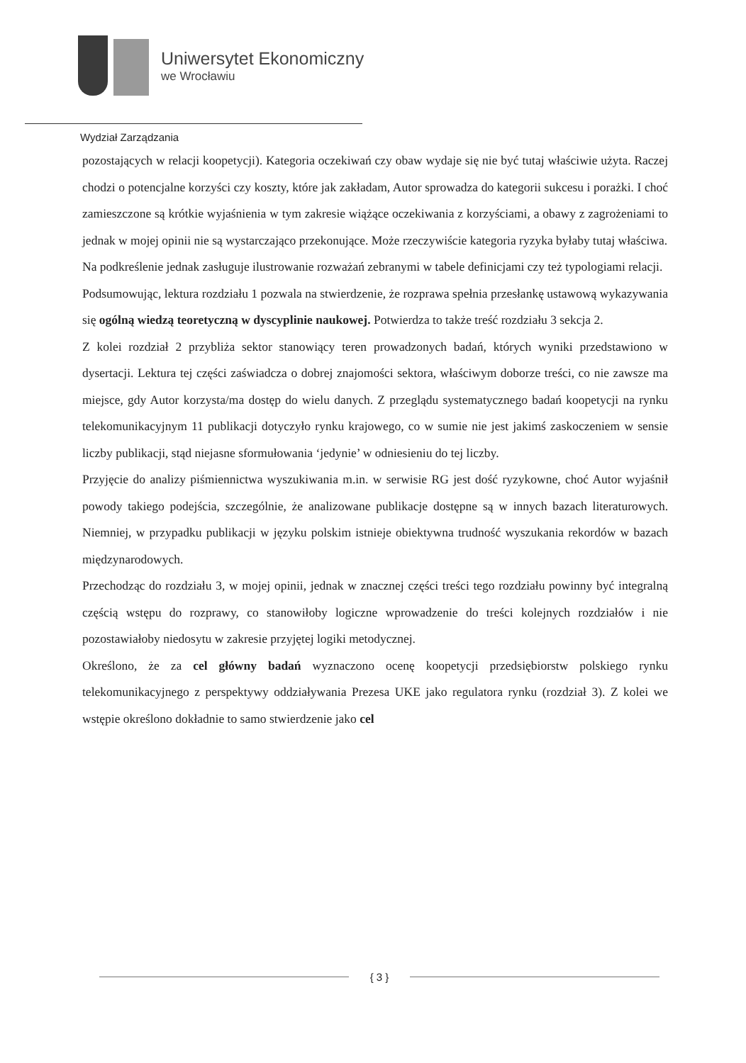Uniwersytet Ekonomiczny
we Wrocławiu
Wydział Zarządzania
pozostających w relacji koopetycji). Kategoria oczekiwań czy obaw wydaje się nie być tutaj właściwie użyta. Raczej chodzi o potencjalne korzyści czy koszty, które jak zakładam, Autor sprowadza do kategorii sukcesu i porażki. I choć zamieszczone są krótkie wyjaśnienia w tym zakresie wiążące oczekiwania z korzyściami, a obawy z zagrożeniami to jednak w mojej opinii nie są wystarczająco przekonujące. Może rzeczywiście kategoria ryzyka byłaby tutaj właściwa.
Na podkreślenie jednak zasługuje ilustrowanie rozważań zebranymi w tabele definicjami czy też typologiami relacji.
Podsumowując, lektura rozdziału 1 pozwala na stwierdzenie, że rozprawa spełnia przesłankę ustawową wykazywania się ogólną wiedzą teoretyczną w dyscyplinie naukowej. Potwierdza to także treść rozdziału 3 sekcja 2.
Z kolei rozdział 2 przybliża sektor stanowiący teren prowadzonych badań, których wyniki przedstawiono w dysertacji. Lektura tej części zaświadcza o dobrej znajomości sektora, właściwym doborze treści, co nie zawsze ma miejsce, gdy Autor korzysta/ma dostęp do wielu danych. Z przeglądu systematycznego badań koopetycji na rynku telekomunikacyjnym 11 publikacji dotyczyło rynku krajowego, co w sumie nie jest jakimś zaskoczeniem w sensie liczby publikacji, stąd niejasne sformułowania ‘jedynie’ w odniesieniu do tej liczby.
Przyjęcie do analizy piśmiennictwa wyszukiwania m.in. w serwisie RG jest dość ryzykowne, choć Autor wyjaśnił powody takiego podejścia, szczególnie, że analizowane publikacje dostępne są w innych bazach literaturowych. Niemniej, w przypadku publikacji w języku polskim istnieje obiektywna trudność wyszukania rekordów w bazach międzynarodowych.
Przechodząc do rozdziału 3, w mojej opinii, jednak w znacznej części treści tego rozdziału powinny być integralną częścią wstępu do rozprawy, co stanowiłoby logiczne wprowadzenie do treści kolejnych rozdziałów i nie pozostawiałoby niedosytu w zakresie przyjętej logiki metodycznej.
Określono, że za cel główny badań wyznaczono ocenę koopetycji przedsiębiorstw polskiego rynku telekomunikacyjnego z perspektywy oddziaływania Prezesa UKE jako regulatora rynku (rozdział 3). Z kolei we wstępie określono dokładnie to samo stwierdzenie jako cel
{ 3 }